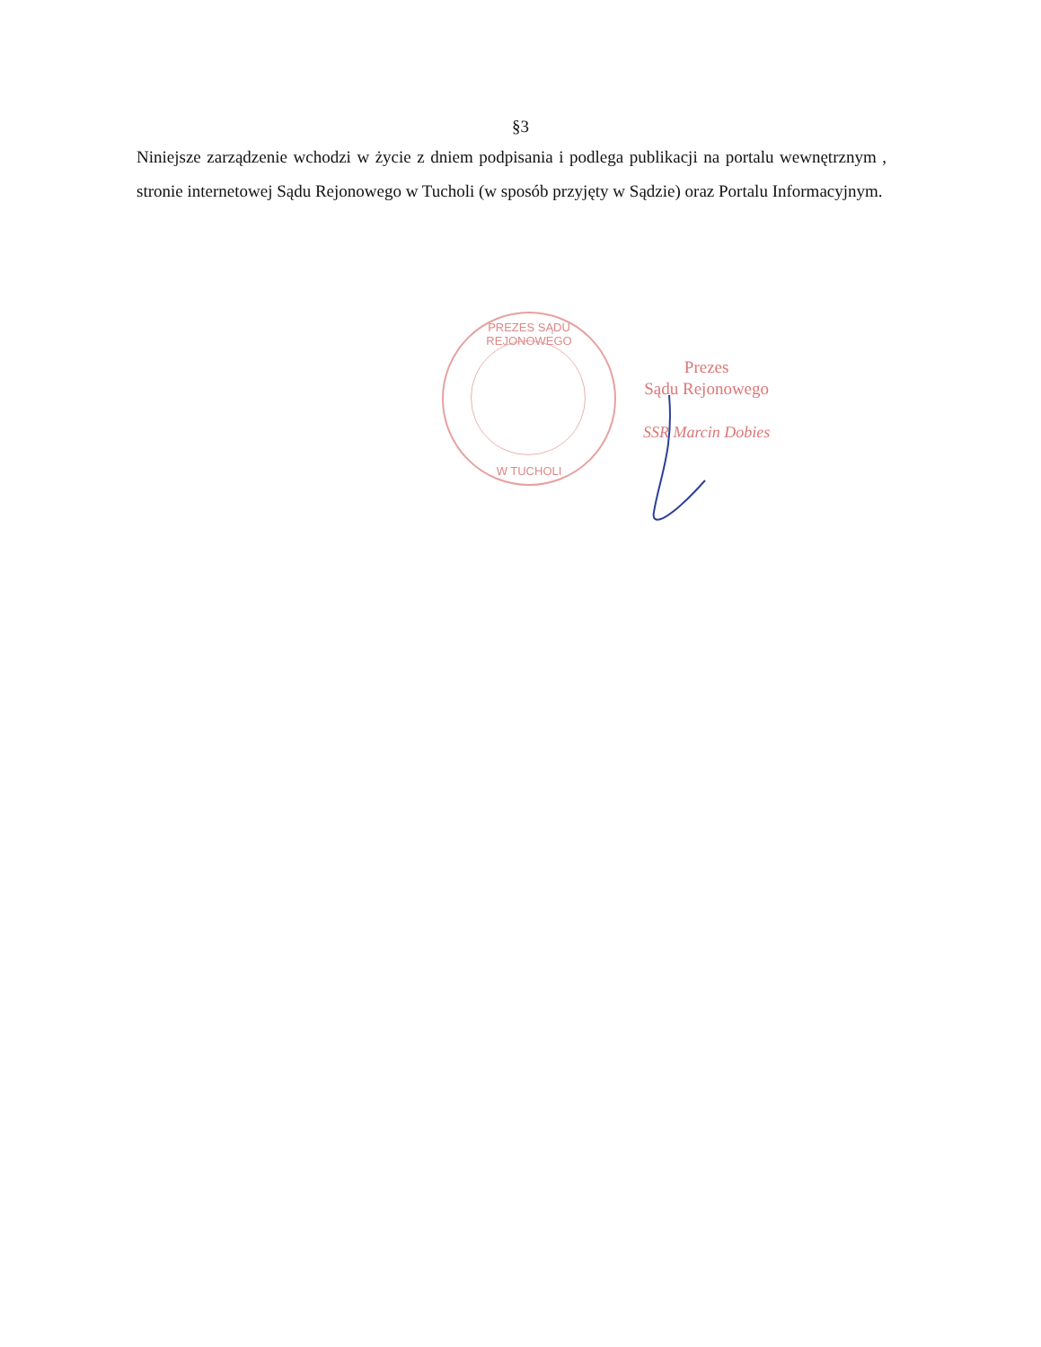§3
Niniejsze zarządzenie wchodzi w życie z dniem podpisania i podlega publikacji na portalu wewnętrznym , stronie internetowej Sądu Rejonowego w Tucholi (w sposób przyjęty w Sądzie) oraz Portalu Informacyjnym.
PREZES SĄDU REJONOWEGO
W TUCHOLI
Prezes
Sądu Rejonowego
SSR Marcin Dobies